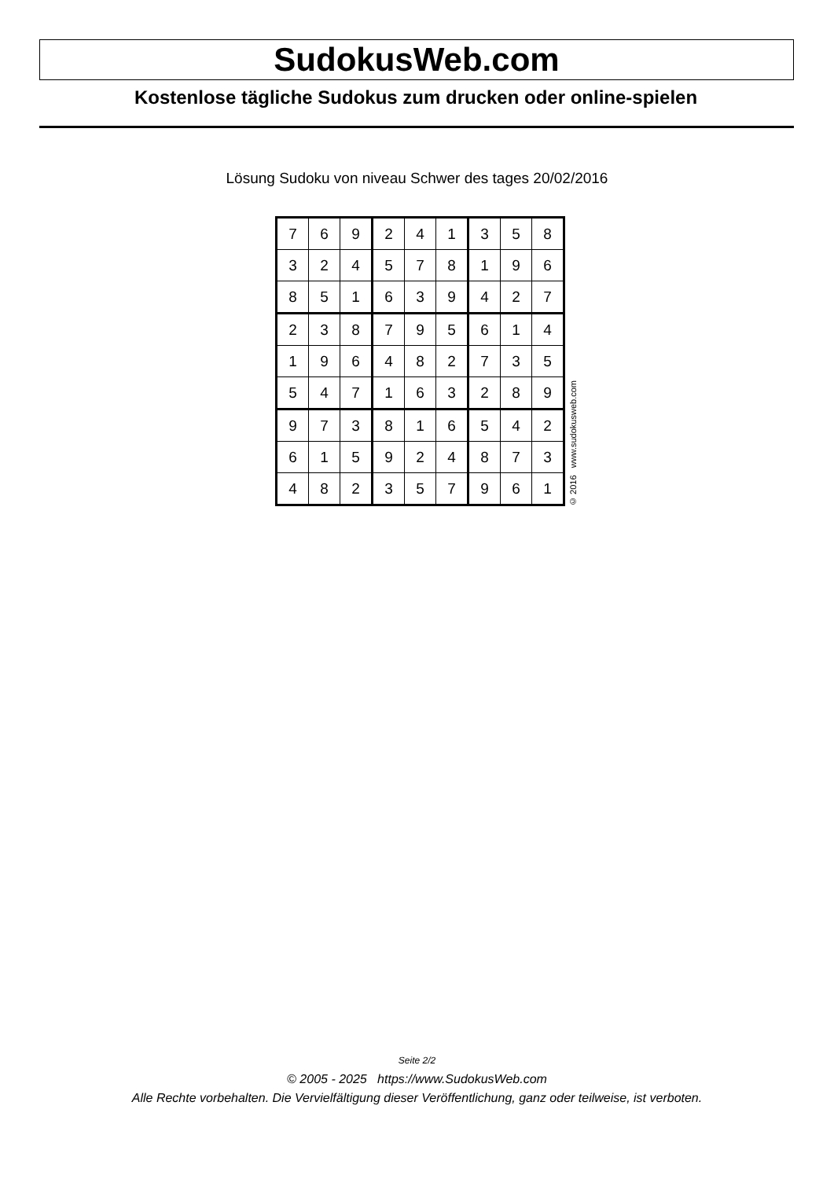SudokusWeb.com
Kostenlose tägliche Sudokus zum drucken oder online-spielen
Lösung Sudoku von niveau Schwer des tages 20/02/2016
| 7 | 6 | 9 | 2 | 4 | 1 | 3 | 5 | 8 |
| 3 | 2 | 4 | 5 | 7 | 8 | 1 | 9 | 6 |
| 8 | 5 | 1 | 6 | 3 | 9 | 4 | 2 | 7 |
| 2 | 3 | 8 | 7 | 9 | 5 | 6 | 1 | 4 |
| 1 | 9 | 6 | 4 | 8 | 2 | 7 | 3 | 5 |
| 5 | 4 | 7 | 1 | 6 | 3 | 2 | 8 | 9 |
| 9 | 7 | 3 | 8 | 1 | 6 | 5 | 4 | 2 |
| 6 | 1 | 5 | 9 | 2 | 4 | 8 | 7 | 3 |
| 4 | 8 | 2 | 3 | 5 | 7 | 9 | 6 | 1 |
© 2016 www.sudokusweb.com
Seite 2/2
© 2005 - 2025 https://www.SudokusWeb.com
Alle Rechte vorbehalten. Die Vervielfältigung dieser Veröffentlichung, ganz oder teilweise, ist verboten.